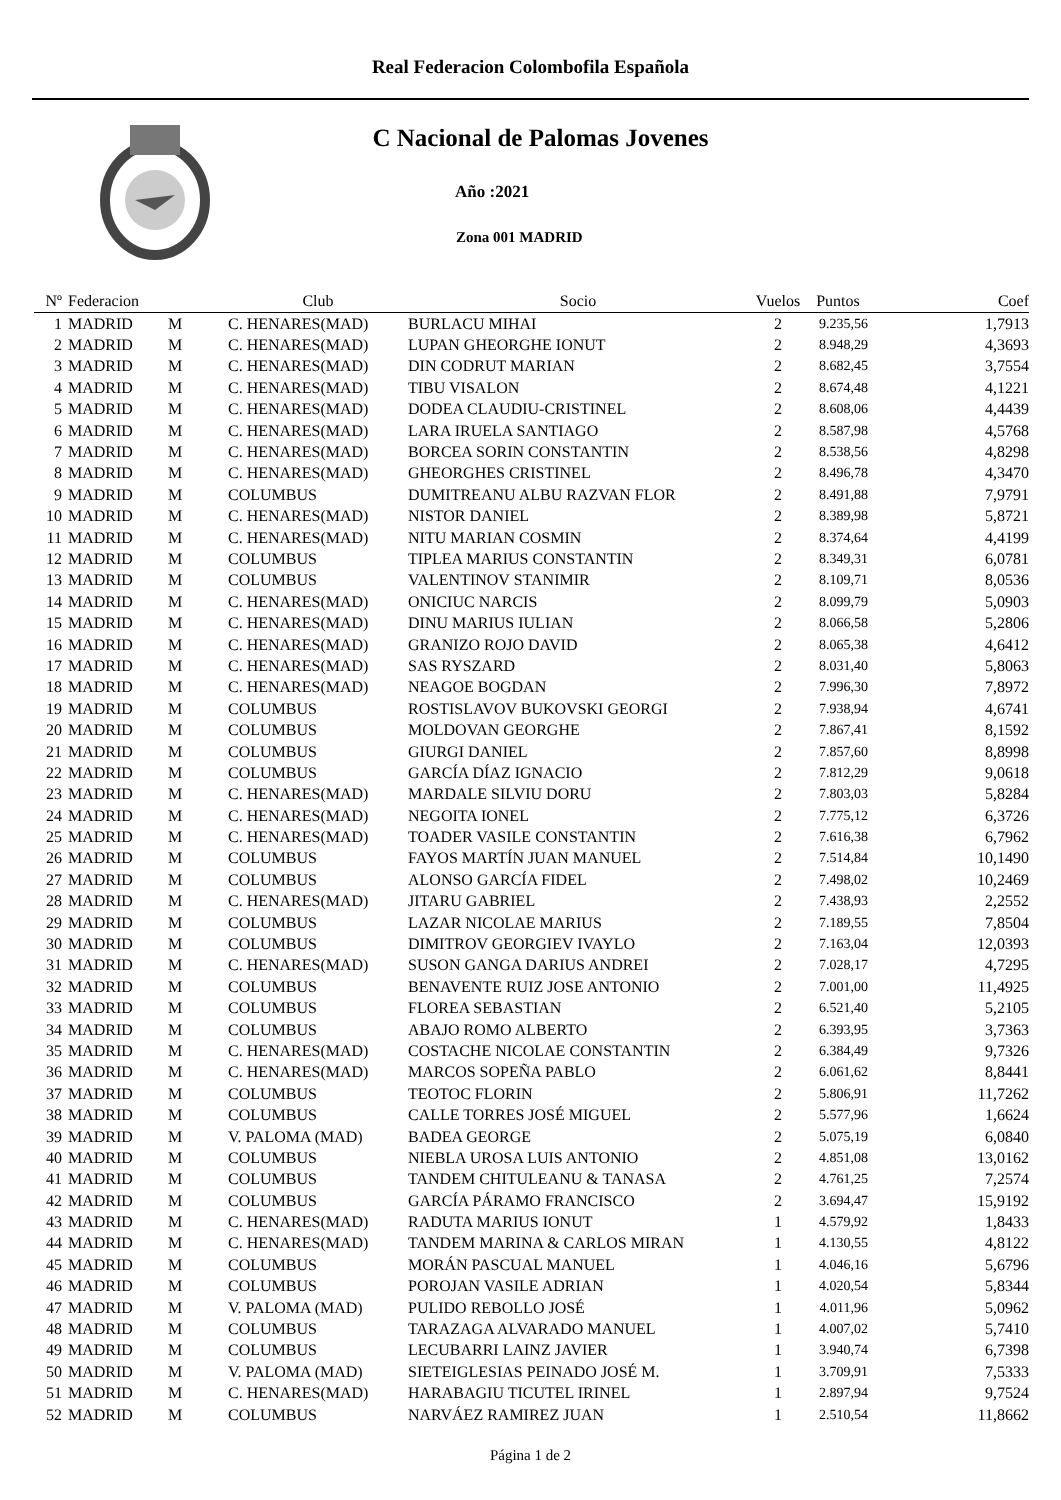Real Federacion Colombofila Española
C Nacional de Palomas Jovenes
Año :2021
Zona 001 MADRID
| Nº | Federacion | | Club | Socio | Vuelos | Puntos | Coef |
| --- | --- | --- | --- | --- | --- | --- | --- |
| 1 | MADRID | M | C. HENARES(MAD) | BURLACU MIHAI | 2 | 9.235,56 | 1,7913 |
| 2 | MADRID | M | C. HENARES(MAD) | LUPAN GHEORGHE IONUT | 2 | 8.948,29 | 4,3693 |
| 3 | MADRID | M | C. HENARES(MAD) | DIN CODRUT MARIAN | 2 | 8.682,45 | 3,7554 |
| 4 | MADRID | M | C. HENARES(MAD) | TIBU VISALON | 2 | 8.674,48 | 4,1221 |
| 5 | MADRID | M | C. HENARES(MAD) | DODEA CLAUDIU-CRISTINEL | 2 | 8.608,06 | 4,4439 |
| 6 | MADRID | M | C. HENARES(MAD) | LARA IRUELA SANTIAGO | 2 | 8.587,98 | 4,5768 |
| 7 | MADRID | M | C. HENARES(MAD) | BORCEA SORIN CONSTANTIN | 2 | 8.538,56 | 4,8298 |
| 8 | MADRID | M | C. HENARES(MAD) | GHEORGHES CRISTINEL | 2 | 8.496,78 | 4,3470 |
| 9 | MADRID | M | COLUMBUS | DUMITREANU ALBU RAZVAN FLOR | 2 | 8.491,88 | 7,9791 |
| 10 | MADRID | M | C. HENARES(MAD) | NISTOR DANIEL | 2 | 8.389,98 | 5,8721 |
| 11 | MADRID | M | C. HENARES(MAD) | NITU MARIAN COSMIN | 2 | 8.374,64 | 4,4199 |
| 12 | MADRID | M | COLUMBUS | TIPLEA MARIUS CONSTANTIN | 2 | 8.349,31 | 6,0781 |
| 13 | MADRID | M | COLUMBUS | VALENTINOV STANIMIR | 2 | 8.109,71 | 8,0536 |
| 14 | MADRID | M | C. HENARES(MAD) | ONICIUC NARCIS | 2 | 8.099,79 | 5,0903 |
| 15 | MADRID | M | C. HENARES(MAD) | DINU MARIUS IULIAN | 2 | 8.066,58 | 5,2806 |
| 16 | MADRID | M | C. HENARES(MAD) | GRANIZO ROJO DAVID | 2 | 8.065,38 | 4,6412 |
| 17 | MADRID | M | C. HENARES(MAD) | SAS RYSZARD | 2 | 8.031,40 | 5,8063 |
| 18 | MADRID | M | C. HENARES(MAD) | NEAGOE BOGDAN | 2 | 7.996,30 | 7,8972 |
| 19 | MADRID | M | COLUMBUS | ROSTISLAVOV BUKOVSKI GEORGI | 2 | 7.938,94 | 4,6741 |
| 20 | MADRID | M | COLUMBUS | MOLDOVAN GEORGHE | 2 | 7.867,41 | 8,1592 |
| 21 | MADRID | M | COLUMBUS | GIURGI DANIEL | 2 | 7.857,60 | 8,8998 |
| 22 | MADRID | M | COLUMBUS | GARCÍA DÍAZ IGNACIO | 2 | 7.812,29 | 9,0618 |
| 23 | MADRID | M | C. HENARES(MAD) | MARDALE SILVIU DORU | 2 | 7.803,03 | 5,8284 |
| 24 | MADRID | M | C. HENARES(MAD) | NEGOITA IONEL | 2 | 7.775,12 | 6,3726 |
| 25 | MADRID | M | C. HENARES(MAD) | TOADER VASILE CONSTANTIN | 2 | 7.616,38 | 6,7962 |
| 26 | MADRID | M | COLUMBUS | FAYOS MARTÍN JUAN MANUEL | 2 | 7.514,84 | 10,1490 |
| 27 | MADRID | M | COLUMBUS | ALONSO GARCÍA FIDEL | 2 | 7.498,02 | 10,2469 |
| 28 | MADRID | M | C. HENARES(MAD) | JITARU GABRIEL | 2 | 7.438,93 | 2,2552 |
| 29 | MADRID | M | COLUMBUS | LAZAR NICOLAE MARIUS | 2 | 7.189,55 | 7,8504 |
| 30 | MADRID | M | COLUMBUS | DIMITROV GEORGIEV IVAYLO | 2 | 7.163,04 | 12,0393 |
| 31 | MADRID | M | C. HENARES(MAD) | SUSON GANGA DARIUS ANDREI | 2 | 7.028,17 | 4,7295 |
| 32 | MADRID | M | COLUMBUS | BENAVENTE RUIZ JOSE ANTONIO | 2 | 7.001,00 | 11,4925 |
| 33 | MADRID | M | COLUMBUS | FLOREA SEBASTIAN | 2 | 6.521,40 | 5,2105 |
| 34 | MADRID | M | COLUMBUS | ABAJO ROMO ALBERTO | 2 | 6.393,95 | 3,7363 |
| 35 | MADRID | M | C. HENARES(MAD) | COSTACHE NICOLAE CONSTANTIN | 2 | 6.384,49 | 9,7326 |
| 36 | MADRID | M | C. HENARES(MAD) | MARCOS SOPEÑA PABLO | 2 | 6.061,62 | 8,8441 |
| 37 | MADRID | M | COLUMBUS | TEOTOC FLORIN | 2 | 5.806,91 | 11,7262 |
| 38 | MADRID | M | COLUMBUS | CALLE TORRES JOSÉ MIGUEL | 2 | 5.577,96 | 1,6624 |
| 39 | MADRID | M | V. PALOMA (MAD) | BADEA GEORGE | 2 | 5.075,19 | 6,0840 |
| 40 | MADRID | M | COLUMBUS | NIEBLA UROSA LUIS ANTONIO | 2 | 4.851,08 | 13,0162 |
| 41 | MADRID | M | COLUMBUS | TANDEM CHITULEANU & TANASA | 2 | 4.761,25 | 7,2574 |
| 42 | MADRID | M | COLUMBUS | GARCÍA PÁRAMO FRANCISCO | 2 | 3.694,47 | 15,9192 |
| 43 | MADRID | M | C. HENARES(MAD) | RADUTA MARIUS IONUT | 1 | 4.579,92 | 1,8433 |
| 44 | MADRID | M | C. HENARES(MAD) | TANDEM MARINA & CARLOS MIRAN | 1 | 4.130,55 | 4,8122 |
| 45 | MADRID | M | COLUMBUS | MORÁN PASCUAL MANUEL | 1 | 4.046,16 | 5,6796 |
| 46 | MADRID | M | COLUMBUS | POROJAN VASILE ADRIAN | 1 | 4.020,54 | 5,8344 |
| 47 | MADRID | M | V. PALOMA (MAD) | PULIDO REBOLLO JOSÉ | 1 | 4.011,96 | 5,0962 |
| 48 | MADRID | M | COLUMBUS | TARAZAGA ALVARADO MANUEL | 1 | 4.007,02 | 5,7410 |
| 49 | MADRID | M | COLUMBUS | LECUBARRI LAINZ JAVIER | 1 | 3.940,74 | 6,7398 |
| 50 | MADRID | M | V. PALOMA (MAD) | SIETEIGLESIAS PEINADO JOSÉ M. | 1 | 3.709,91 | 7,5333 |
| 51 | MADRID | M | C. HENARES(MAD) | HARABAGIU TICUTEL IRINEL | 1 | 2.897,94 | 9,7524 |
| 52 | MADRID | M | COLUMBUS | NARVÁEZ RAMIREZ JUAN | 1 | 2.510,54 | 11,8662 |
Página 1 de 2